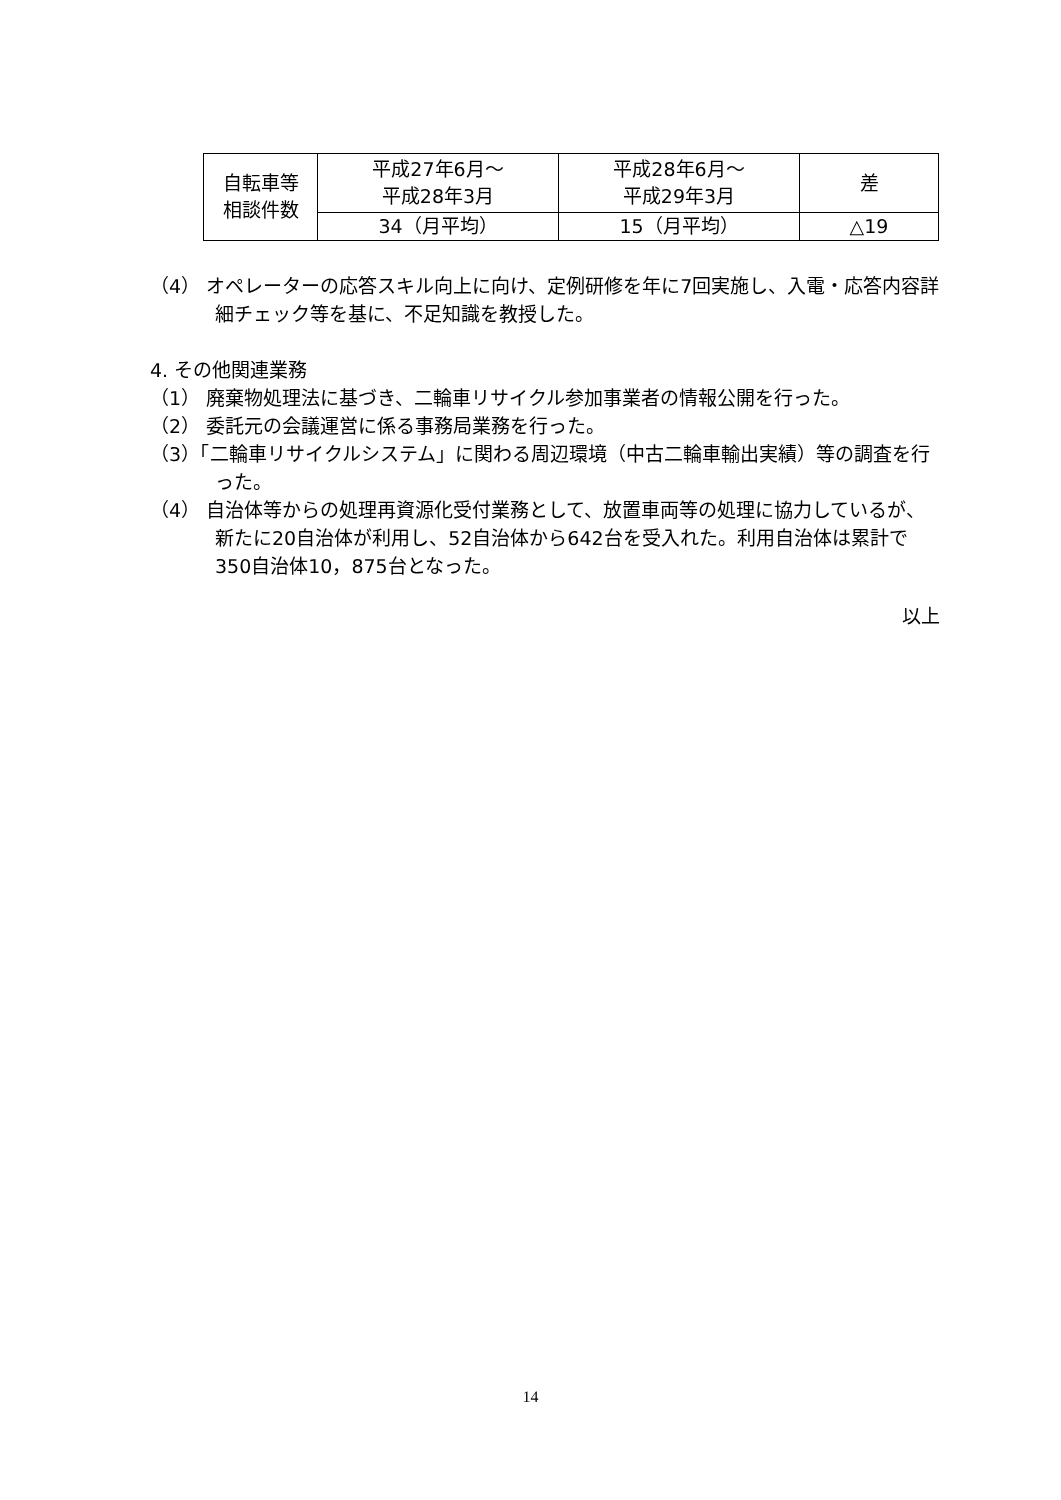| 自転車等 相談件数 | 平成27年6月～ 平成28年3月 | 平成28年6月～ 平成29年3月 | 差 |
| | 34（月平均） | 15（月平均） | △19 |
（4） オペレーターの応答スキル向上に向け、定例研修を年に7回実施し、入電・応答内容詳細チェック等を基に、不足知識を教授した。
4. その他関連業務
（1） 廃棄物処理法に基づき、二輪車リサイクル参加事業者の情報公開を行った。
（2） 委託元の会議運営に係る事務局業務を行った。
（3）「二輪車リサイクルシステム」に関わる周辺環境（中古二輪車輸出実績）等の調査を行った。
（4） 自治体等からの処理再資源化受付業務として、放置車両等の処理に協力しているが、新たに20自治体が利用し、52自治体から642台を受入れた。利用自治体は累計で350自治体10，875台となった。
以上
14